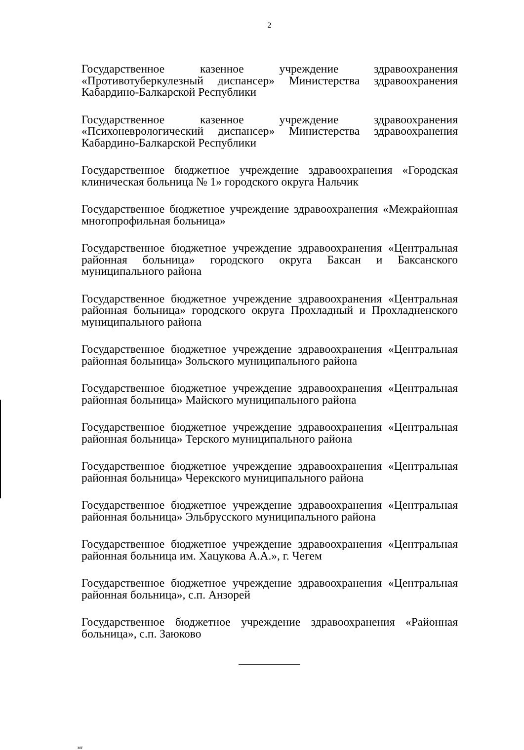2
Государственное казенное учреждение здравоохранения «Противотуберкулезный диспансер» Министерства здравоохранения Кабардино-Балкарской Республики
Государственное казенное учреждение здравоохранения «Психоневрологический диспансер» Министерства здравоохранения Кабардино-Балкарской Республики
Государственное бюджетное учреждение здравоохранения «Городская клиническая больница № 1» городского округа Нальчик
Государственное бюджетное учреждение здравоохранения «Межрайонная многопрофильная больница»
Государственное бюджетное учреждение здравоохранения «Центральная районная больница» городского округа Баксан и Баксанского муниципального района
Государственное бюджетное учреждение здравоохранения «Центральная районная больница» городского округа Прохладный и Прохладненского муниципального района
Государственное бюджетное учреждение здравоохранения «Центральная районная больница» Зольского муниципального района
Государственное бюджетное учреждение здравоохранения «Центральная районная больница» Майского муниципального района
Государственное бюджетное учреждение здравоохранения «Центральная районная больница» Терского муниципального района
Государственное бюджетное учреждение здравоохранения «Центральная районная больница» Черекского муниципального района
Государственное бюджетное учреждение здравоохранения «Центральная районная больница» Эльбрусского муниципального района
Государственное бюджетное учреждение здравоохранения «Центральная районная больница им. Хацукова А.А.», г. Чегем
Государственное бюджетное учреждение здравоохранения «Центральная районная больница», с.п. Анзорей
Государственное бюджетное учреждение здравоохранения «Районная больница», с.п. Заюково
мт